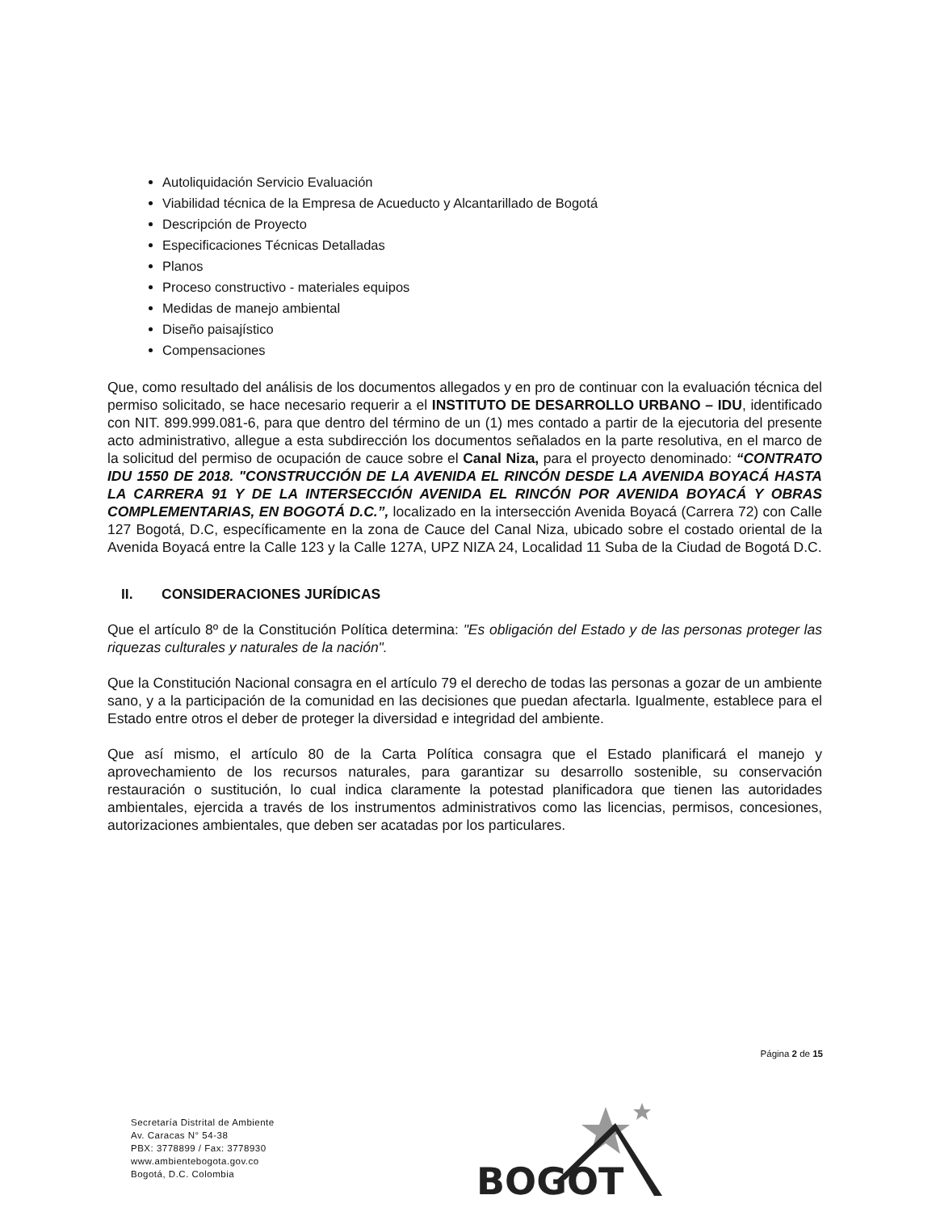Autoliquidación Servicio Evaluación
Viabilidad técnica de la Empresa de Acueducto y Alcantarillado de Bogotá
Descripción de Proyecto
Especificaciones Técnicas Detalladas
Planos
Proceso constructivo - materiales equipos
Medidas de manejo ambiental
Diseño paisajístico
Compensaciones
Que, como resultado del análisis de los documentos allegados y en pro de continuar con la evaluación técnica del permiso solicitado, se hace necesario requerir a el INSTITUTO DE DESARROLLO URBANO – IDU, identificado con NIT. 899.999.081-6, para que dentro del término de un (1) mes contado a partir de la ejecutoria del presente acto administrativo, allegue a esta subdirección los documentos señalados en la parte resolutiva, en el marco de la solicitud del permiso de ocupación de cauce sobre el Canal Niza, para el proyecto denominado: “CONTRATO IDU 1550 DE 2018. "CONSTRUCCIÓN DE LA AVENIDA EL RINCÓN DESDE LA AVENIDA BOYACÁ HASTA LA CARRERA 91 Y DE LA INTERSECCIÓN AVENIDA EL RINCÓN POR AVENIDA BOYACÁ Y OBRAS COMPLEMENTARIAS, EN BOGOTÁ D.C.”, localizado en la intersección Avenida Boyacá (Carrera 72) con Calle 127 Bogotá, D.C, específicamente en la zona de Cauce del Canal Niza, ubicado sobre el costado oriental de la Avenida Boyacá entre la Calle 123 y la Calle 127A, UPZ NIZA 24, Localidad 11 Suba de la Ciudad de Bogotá D.C.
II. CONSIDERACIONES JURÍDICAS
Que el artículo 8º de la Constitución Política determina: "Es obligación del Estado y de las personas proteger las riquezas culturales y naturales de la nación".
Que la Constitución Nacional consagra en el artículo 79 el derecho de todas las personas a gozar de un ambiente sano, y a la participación de la comunidad en las decisiones que puedan afectarla. Igualmente, establece para el Estado entre otros el deber de proteger la diversidad e integridad del ambiente.
Que así mismo, el artículo 80 de la Carta Política consagra que el Estado planificará el manejo y aprovechamiento de los recursos naturales, para garantizar su desarrollo sostenible, su conservación restauración o sustitución, lo cual indica claramente la potestad planificadora que tienen las autoridades ambientales, ejercida a través de los instrumentos administrativos como las licencias, permisos, concesiones, autorizaciones ambientales, que deben ser acatadas por los particulares.
Página 2 de 15
Secretaría Distrital de Ambiente
Av. Caracas N° 54-38
PBX: 3778899 / Fax: 3778930
www.ambientebogota.gov.co
Bogotá, D.C. Colombia
BOGOT